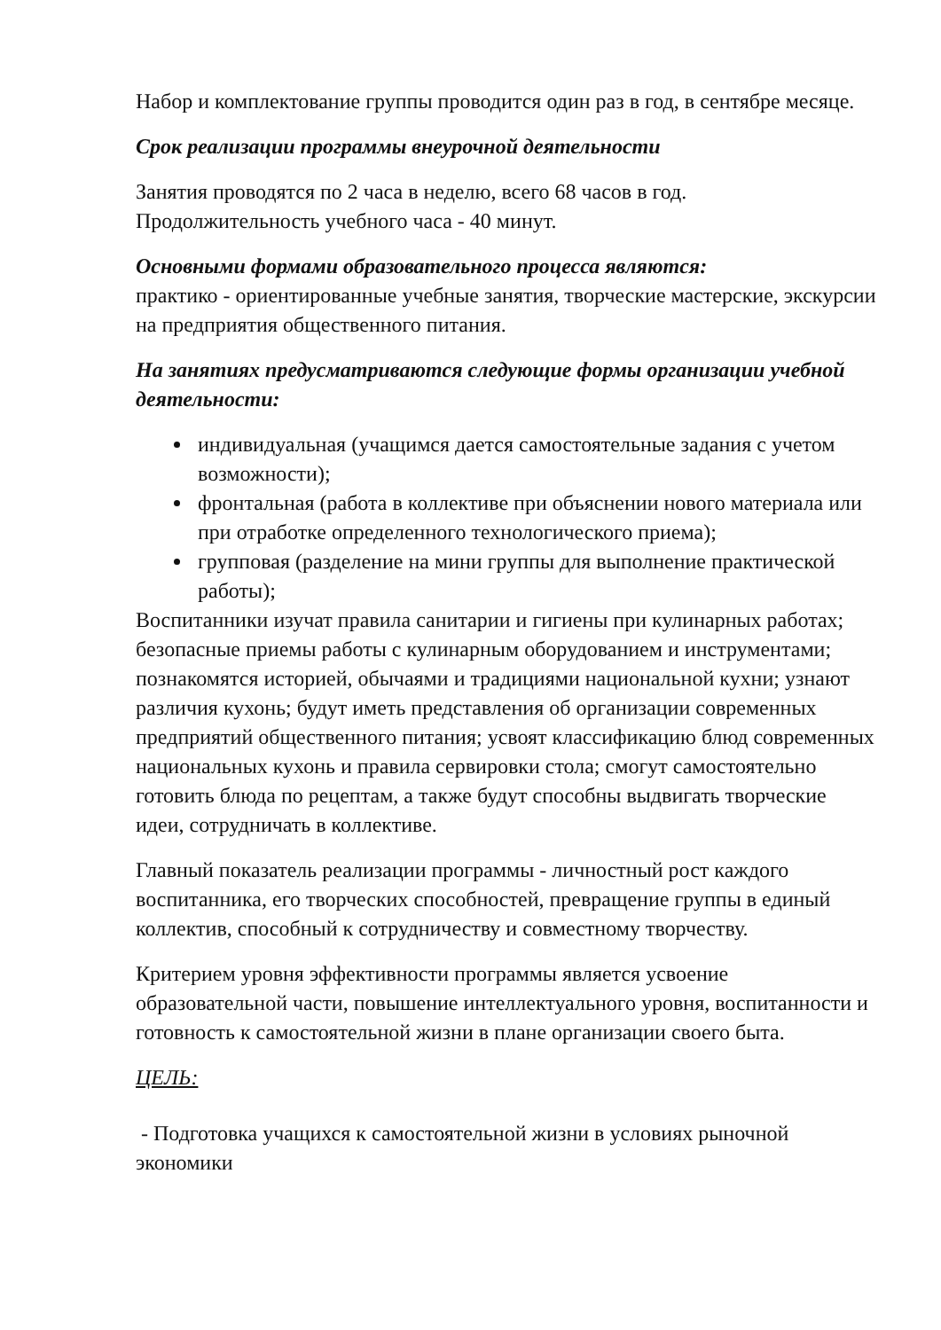Набор и комплектование группы проводится один раз в год, в сентябре месяце.
Срок реализации программы внеурочной деятельности
Занятия проводятся по 2 часа в неделю, всего 68 часов в год.
Продолжительность учебного часа - 40 минут.
Основными формами образовательного процесса являются:
практико - ориентированные учебные занятия, творческие мастерские, экскурсии на предприятия общественного питания.
На занятиях предусматриваются следующие формы организации учебной деятельности:
индивидуальная (учащимся дается самостоятельные задания с учетом возможности);
фронтальная (работа в коллективе при объяснении нового материала или при отработке определенного технологического приема);
групповая (разделение на мини группы для выполнение практической работы);
Воспитанники изучат правила санитарии и гигиены при кулинарных работах; безопасные приемы работы с кулинарным оборудованием и инструментами; познакомятся историей, обычаями и традициями национальной кухни; узнают различия кухонь; будут иметь представления об организации современных предприятий общественного питания; усвоят классификацию блюд современных национальных кухонь и правила сервировки стола; смогут самостоятельно готовить блюда по рецептам, а также будут способны выдвигать творческие идеи, сотрудничать в коллективе.
Главный показатель реализации программы - личностный рост каждого воспитанника, его творческих способностей, превращение группы в единый коллектив, способный к сотрудничеству и совместному творчеству.
Критерием уровня эффективности программы является усвоение образовательной части, повышение интеллектуального уровня, воспитанности и готовность к самостоятельной жизни в плане организации своего быта.
ЦЕЛЬ:
- Подготовка учащихся к самостоятельной жизни в условиях рыночной экономики